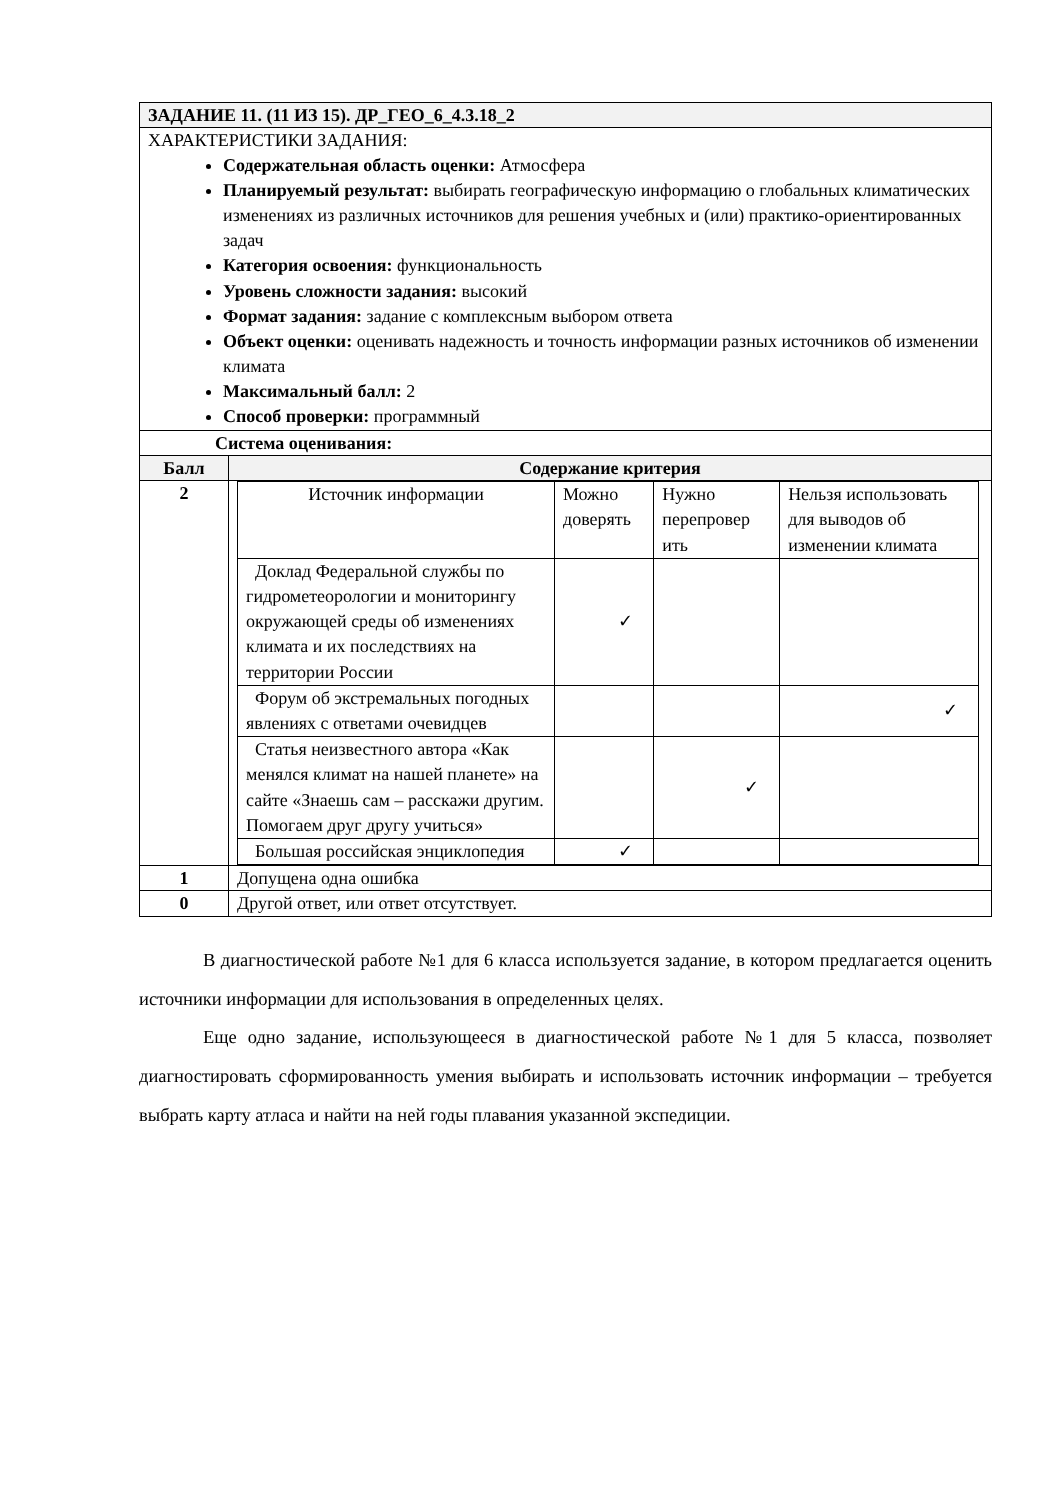| ЗАДАНИЕ 11. (11 ИЗ 15). ДР_ГЕО_6_4.3.18_2 | |
| ХАРАКТЕРИСТИКИ ЗАДАНИЯ: Содержательная область оценки: Атмосфера Планируемый результат: выбирать географическую информацию о глобальных климатических изменениях из различных источников для решения учебных и (или) практико-ориентированных задач Категория освоения: функциональность Уровень сложности задания: высокий Формат задания: задание с комплексным выбором ответа Объект оценки: оценивать надежность и точность информации разных источников об изменении климата Максимальный балл: 2 Способ проверки: программный | |
| Система оценивания: | |
| Балл | Содержание критерия |
| 2 | / Источник информации / Можно доверять / Нужно перепровер ить / Нельзя использовать для выводов об изменении климата / / Доклад Федеральной службы по гидрометеорологии и мониторингу окружающей среды об изменениях климата и их последствиях на территории России / ✓ / / / / Форум об экстремальных погодных явлениях с ответами очевидцев / / / ✓ / / Статья неизвестного автора «Как менялся климат на нашей планете» на сайте «Знаешь сам – расскажи другим. Помогаем друг другу учиться» / / ✓ / / / Большая российская энциклопедия / ✓ / / / |
| 1 | Допущена одна ошибка |
| 0 | Другой ответ, или ответ отсутствует. |
В диагностической работе №1 для 6 класса используется задание, в котором предлагается оценить источники информации для использования в определенных целях.
Еще одно задание, использующееся в диагностической работе №1 для 5 класса, позволяет диагностировать сформированность умения выбирать и использовать источник информации – требуется выбрать карту атласа и найти на ней годы плавания указанной экспедиции.